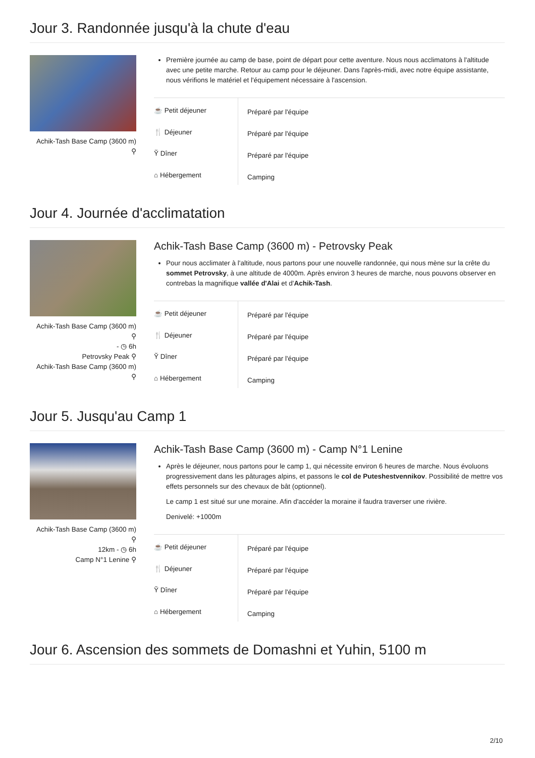Jour 3. Randonnée jusqu'à la chute d'eau
Achik-Tash Base Camp (3600 m)
⚲
Première journée au camp de base, point de départ pour cette aventure. Nous nous acclimatons à l'altitude avec une petite marche. Retour au camp pour le déjeuner. Dans l'après-midi, avec notre équipe assistante, nous vérifions le matériel et l'équipement nécessaire à l'ascension.
| ☕ Petit déjeuner | Préparé par l'équipe |
| 🍴 Déjeuner | Préparé par l'équipe |
| Ῠ Dîner | Préparé par l'équipe |
| ⌂ Hébergement | Camping |
Jour 4. Journée d'acclimatation
Achik-Tash Base Camp (3600 m)
⚲
- ◷ 6h
Petrovsky Peak ⚲
Achik-Tash Base Camp (3600 m)
⚲
Achik-Tash Base Camp (3600 m) - Petrovsky Peak
Pour nous acclimater à l'altitude, nous partons pour une nouvelle randonnée, qui nous mène sur la crête du sommet Petrovsky, à une altitude de 4000m. Après environ 3 heures de marche, nous pouvons observer en contrebas la magnifique vallée d'Alai et d'Achik-Tash.
| ☕ Petit déjeuner | Préparé par l'équipe |
| 🍴 Déjeuner | Préparé par l'équipe |
| Ῠ Dîner | Préparé par l'équipe |
| ⌂ Hébergement | Camping |
Jour 5. Jusqu'au Camp 1
Achik-Tash Base Camp (3600 m)
⚲
12km - ◷ 6h
Camp N°1 Lenine ⚲
Achik-Tash Base Camp (3600 m) - Camp N°1 Lenine
Après le déjeuner, nous partons pour le camp 1, qui nécessite environ 6 heures de marche. Nous évoluons progressivement dans les pâturages alpins, et passons le col de Puteshestvennikov. Possibilité de mettre vos effets personnels sur des chevaux de bât (optionnel).
Le camp 1 est situé sur une moraine. Afin d'accéder la moraine il faudra traverser une rivière.
Denivelé: +1000m
| ☕ Petit déjeuner | Préparé par l'équipe |
| 🍴 Déjeuner | Préparé par l'équipe |
| Ῠ Dîner | Préparé par l'équipe |
| ⌂ Hébergement | Camping |
Jour 6. Ascension des sommets de Domashni et Yuhin, 5100 m
2/10